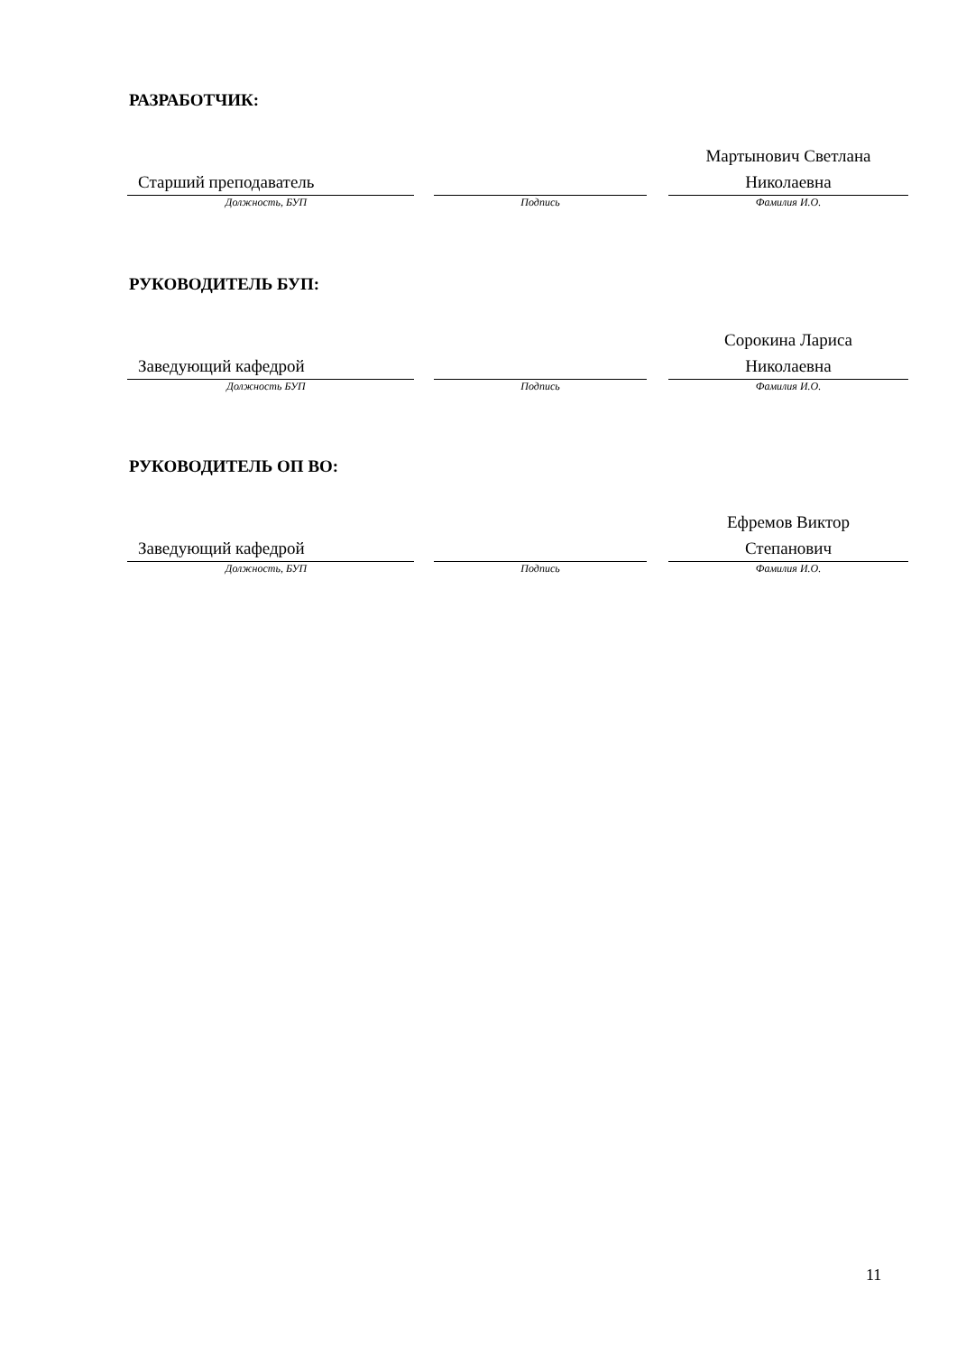РАЗРАБОТЧИК:
Старший преподаватель
Должность, БУП
Подпись
Мартынович Светлана
Николаевна
Фамилия И.О.
РУКОВОДИТЕЛЬ БУП:
Заведующий кафедрой
Должность БУП
Подпись
Сорокина Лариса
Николаевна
Фамилия И.О.
РУКОВОДИТЕЛЬ ОП ВО:
Заведующий кафедрой
Должность, БУП
Подпись
Ефремов Виктор
Степанович
Фамилия И.О.
11